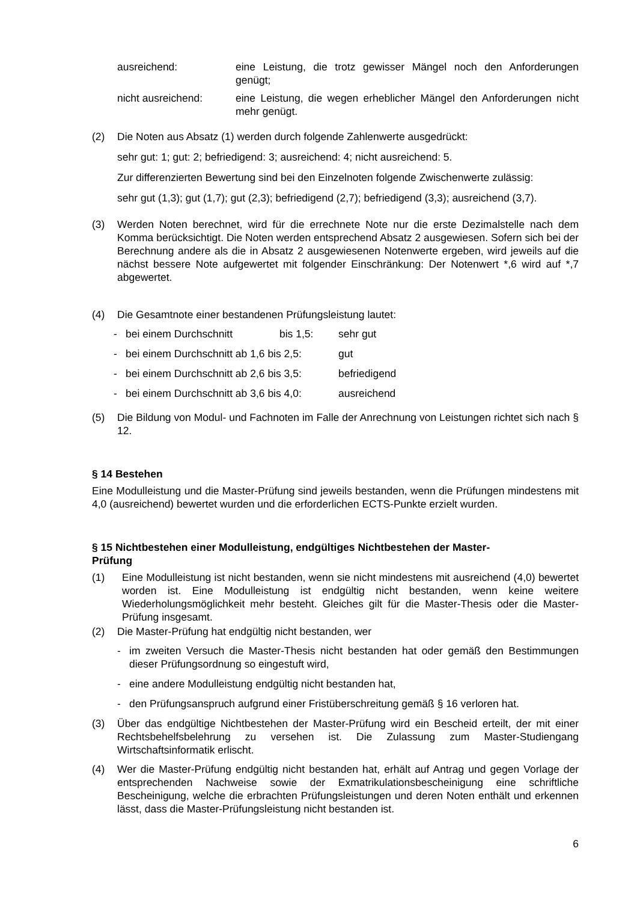ausreichend: eine Leistung, die trotz gewisser Mängel noch den Anforderungen genügt;
nicht ausreichend: eine Leistung, die wegen erheblicher Mängel den Anforderungen nicht mehr genügt.
(2) Die Noten aus Absatz (1) werden durch folgende Zahlenwerte ausgedrückt:
sehr gut: 1; gut: 2; befriedigend: 3; ausreichend: 4; nicht ausreichend: 5.
Zur differenzierten Bewertung sind bei den Einzelnoten folgende Zwischenwerte zulässig:
sehr gut (1,3); gut (1,7); gut (2,3); befriedigend (2,7); befriedigend (3,3); ausreichend (3,7).
(3) Werden Noten berechnet, wird für die errechnete Note nur die erste Dezimalstelle nach dem Komma berücksichtigt. Die Noten werden entsprechend Absatz 2 ausgewiesen. Sofern sich bei der Berechnung andere als die in Absatz 2 ausgewiesenen Notenwerte ergeben, wird jeweils auf die nächst bessere Note aufgewertet mit folgender Einschränkung: Der Notenwert *,6 wird auf *,7 abgewertet.
(4) Die Gesamtnote einer bestandenen Prüfungsleistung lautet:
- bei einem Durchschnitt bis 1,5: sehr gut
- bei einem Durchschnitt ab 1,6 bis 2,5: gut
- bei einem Durchschnitt ab 2,6 bis 3,5: befriedigend
- bei einem Durchschnitt ab 3,6 bis 4,0: ausreichend
(5) Die Bildung von Modul- und Fachnoten im Falle der Anrechnung von Leistungen richtet sich nach § 12.
§ 14 Bestehen
Eine Modulleistung und die Master-Prüfung sind jeweils bestanden, wenn die Prüfungen mindestens mit 4,0 (ausreichend) bewertet wurden und die erforderlichen ECTS-Punkte erzielt wurden.
§ 15 Nichtbestehen einer Modulleistung, endgültiges Nichtbestehen der Master-
Prüfung
(1) Eine Modulleistung ist nicht bestanden, wenn sie nicht mindestens mit ausreichend (4,0) bewertet worden ist. Eine Modulleistung ist endgültig nicht bestanden, wenn keine weitere Wiederholungsmöglichkeit mehr besteht. Gleiches gilt für die Master-Thesis oder die Master-Prüfung insgesamt.
(2) Die Master-Prüfung hat endgültig nicht bestanden, wer
- im zweiten Versuch die Master-Thesis nicht bestanden hat oder gemäß den Bestimmungen dieser Prüfungsordnung so eingestuft wird,
- eine andere Modulleistung endgültig nicht bestanden hat,
- den Prüfungsanspruch aufgrund einer Fristüberschreitung gemäß § 16 verloren hat.
(3) Über das endgültige Nichtbestehen der Master-Prüfung wird ein Bescheid erteilt, der mit einer Rechtsbehelfsbelehrung zu versehen ist. Die Zulassung zum Master-Studiengang Wirtschaftsinformatik erlischt.
(4) Wer die Master-Prüfung endgültig nicht bestanden hat, erhält auf Antrag und gegen Vorlage der entsprechenden Nachweise sowie der Exmatrikulationsbescheinigung eine schriftliche Bescheinigung, welche die erbrachten Prüfungsleistungen und deren Noten enthält und erkennen lässt, dass die Master-Prüfungsleistung nicht bestanden ist.
6